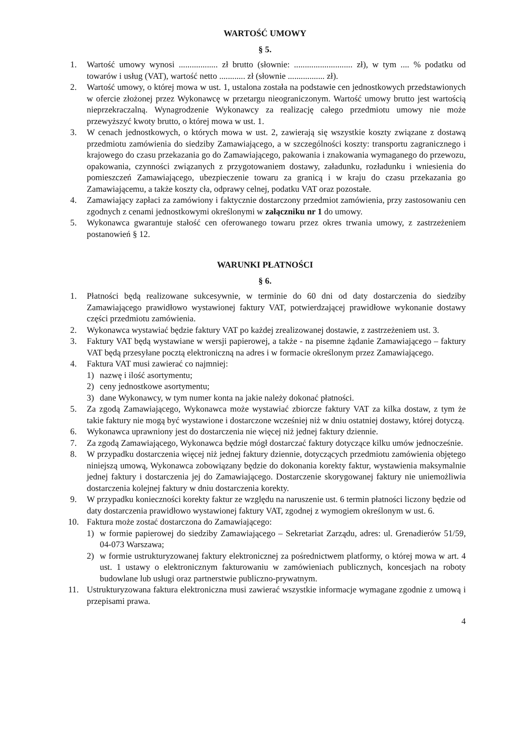WARTOŚĆ UMOWY
§ 5.
1. Wartość umowy wynosi .................. zł brutto (słownie: ........................... zł), w tym .... % podatku od towarów i usług (VAT), wartość netto ............ zł (słownie ................. zł).
2. Wartość umowy, o której mowa w ust. 1, ustalona została na podstawie cen jednostkowych przedstawionych w ofercie złożonej przez Wykonawcę w przetargu nieograniczonym. Wartość umowy brutto jest wartością nieprzekraczalną. Wynagrodzenie Wykonawcy za realizację całego przedmiotu umowy nie może przewyższyć kwoty brutto, o której mowa w ust. 1.
3. W cenach jednostkowych, o których mowa w ust. 2, zawierają się wszystkie koszty związane z dostawą przedmiotu zamówienia do siedziby Zamawiającego, a w szczególności koszty: transportu zagranicznego i krajowego do czasu przekazania go do Zamawiającego, pakowania i znakowania wymaganego do przewozu, opakowania, czynności związanych z przygotowaniem dostawy, załadunku, rozładunku i wniesienia do pomieszczeń Zamawiającego, ubezpieczenie towaru za granicą i w kraju do czasu przekazania go Zamawiającemu, a także koszty cła, odprawy celnej, podatku VAT oraz pozostałe.
4. Zamawiający zapłaci za zamówiony i faktycznie dostarczony przedmiot zamówienia, przy zastosowaniu cen zgodnych z cenami jednostkowymi określonymi w załączniku nr 1 do umowy.
5. Wykonawca gwarantuje stałość cen oferowanego towaru przez okres trwania umowy, z zastrzeżeniem postanowień § 12.
WARUNKI PŁATNOŚCI
§ 6.
1. Płatności będą realizowane sukcesywnie, w terminie do 60 dni od daty dostarczenia do siedziby Zamawiającego prawidłowo wystawionej faktury VAT, potwierdzającej prawidłowe wykonanie dostawy części przedmiotu zamówienia.
2. Wykonawca wystawiać będzie faktury VAT po każdej zrealizowanej dostawie, z zastrzeżeniem ust. 3.
3. Faktury VAT będą wystawiane w wersji papierowej, a także - na pisemne żądanie Zamawiającego – faktury VAT będą przesyłane pocztą elektroniczną na adres i w formacie określonym przez Zamawiającego.
4. Faktura VAT musi zawierać co najmniej:
1) nazwę i ilość asortymentu;
2) ceny jednostkowe asortymentu;
3) dane Wykonawcy, w tym numer konta na jakie należy dokonać płatności.
5. Za zgodą Zamawiającego, Wykonawca może wystawiać zbiorcze faktury VAT za kilka dostaw, z tym że takie faktury nie mogą być wystawione i dostarczone wcześniej niż w dniu ostatniej dostawy, której dotyczą.
6. Wykonawca uprawniony jest do dostarczenia nie więcej niż jednej faktury dziennie.
7. Za zgodą Zamawiającego, Wykonawca będzie mógł dostarczać faktury dotyczące kilku umów jednocześnie.
8. W przypadku dostarczenia więcej niż jednej faktury dziennie, dotyczących przedmiotu zamówienia objętego niniejszą umową, Wykonawca zobowiązany będzie do dokonania korekty faktur, wystawienia maksymalnie jednej faktury i dostarczenia jej do Zamawiającego. Dostarczenie skorygowanej faktury nie uniemożliwia dostarczenia kolejnej faktury w dniu dostarczenia korekty.
9. W przypadku konieczności korekty faktur ze względu na naruszenie ust. 6 termin płatności liczony będzie od daty dostarczenia prawidłowo wystawionej faktury VAT, zgodnej z wymogiem określonym w ust. 6.
10. Faktura może zostać dostarczona do Zamawiającego:
1) w formie papierowej do siedziby Zamawiającego – Sekretariat Zarządu, adres: ul. Grenadierów 51/59, 04-073 Warszawa;
2) w formie ustrukturyzowanej faktury elektronicznej za pośrednictwem platformy, o której mowa w art. 4 ust. 1 ustawy o elektronicznym fakturowaniu w zamówieniach publicznych, koncesjach na roboty budowlane lub usługi oraz partnerstwie publiczno-prywatnym.
11. Ustrukturyzowana faktura elektroniczna musi zawierać wszystkie informacje wymagane zgodnie z umową i przepisami prawa.
4